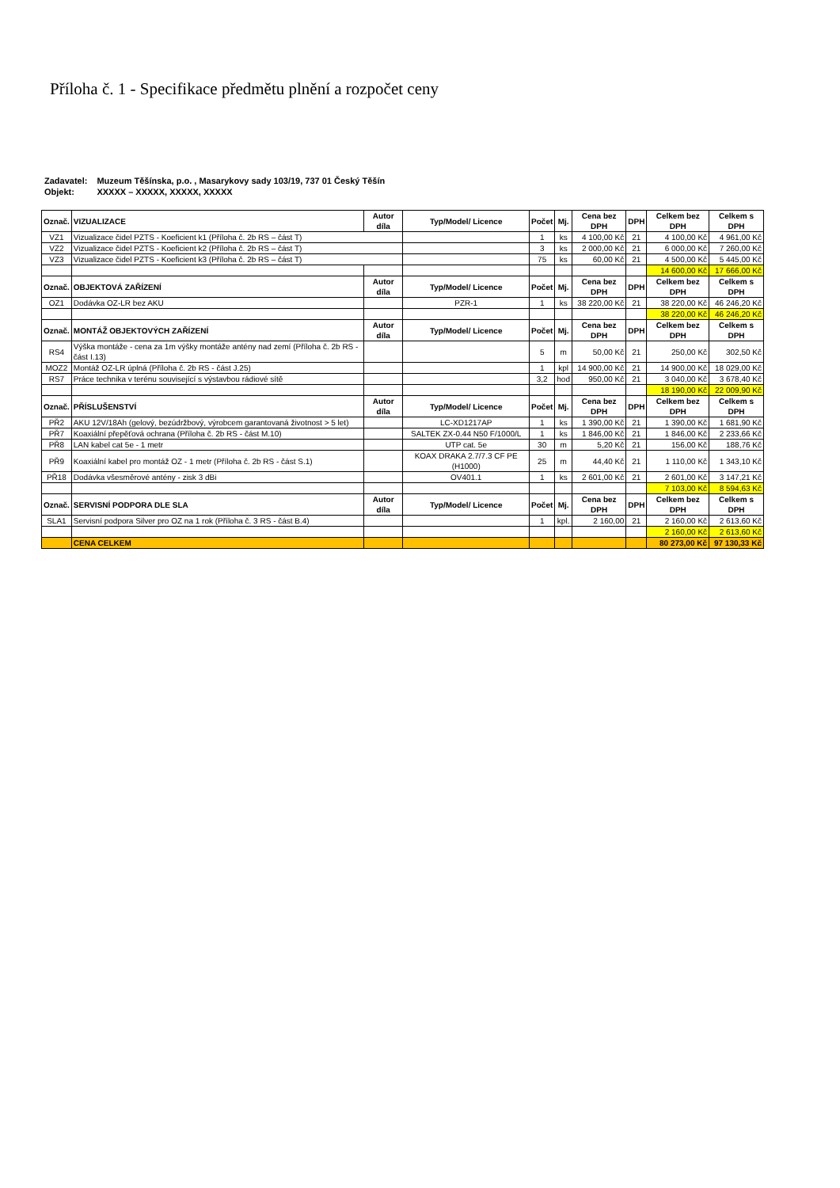Příloha č. 1 - Specifikace předmětu plnění a rozpočet ceny
| Zadavatel: | Muzeum Těšínska, p.o. , Masarykovy sady 103/19, 737 01 Český Těšín |
| Objekt: | XXXXX – XXXXX, XXXXX, XXXXX |
| Označ. | VIZUALIZACE | Autor díla | Typ/Model/ Licence | Počet | Mj. | Cena bez DPH | DPH | Celkem bez DPH | Celkem s DPH |
| --- | --- | --- | --- | --- | --- | --- | --- | --- | --- |
| VZ1 | Vizualizace čidel PZTS - Koeficient k1 (Příloha č. 2b RS – část T) | | | 1 | ks | 4 100,00 Kč | 21 | 4 100,00 Kč | 4 961,00 Kč |
| VZ2 | Vizualizace čidel PZTS - Koeficient k2 (Příloha č. 2b RS – část T) | | | 3 | ks | 2 000,00 Kč | 21 | 6 000,00 Kč | 7 260,00 Kč |
| VZ3 | Vizualizace čidel PZTS - Koeficient k3 (Příloha č. 2b RS – část T) | | | 75 | ks | 60,00 Kč | 21 | 4 500,00 Kč | 5 445,00 Kč |
| | | | | | | | | 14 600,00 Kč | 17 666,00 Kč |
| Označ. | OBJEKTOVÁ ZAŘÍZENÍ | Autor díla | Typ/Model/ Licence | Počet | Mj. | Cena bez DPH | DPH | Celkem bez DPH | Celkem s DPH |
| OZ1 | Dodávka OZ-LR bez AKU | | PZR-1 | 1 | ks | 38 220,00 Kč | 21 | 38 220,00 Kč | 46 246,20 Kč |
| | | | | | | | | 38 220,00 Kč | 46 246,20 Kč |
| Označ. | MONTÁŽ OBJEKTOVÝCH ZAŘÍZENÍ | Autor díla | Typ/Model/ Licence | Počet | Mj. | Cena bez DPH | DPH | Celkem bez DPH | Celkem s DPH |
| RS4 | Výška montáže - cena za 1m výšky montáže antény nad zemí (Příloha č. 2b RS - část I.13) | | | 5 | m | 50,00 Kč | 21 | 250,00 Kč | 302,50 Kč |
| MOZ2 | Montáž OZ-LR úplná (Příloha č. 2b RS - část J.25) | | | 1 | kpl | 14 900,00 Kč | 21 | 14 900,00 Kč | 18 029,00 Kč |
| RS7 | Práce technika v terénu související s výstavbou rádiové sítě | | | 3,2 | hod | 950,00 Kč | 21 | 3 040,00 Kč | 3 678,40 Kč |
| | | | | | | | | 18 190,00 Kč | 22 009,90 Kč |
| Označ. | PŘÍSLUŠENSTVÍ | Autor díla | Typ/Model/ Licence | Počet | Mj. | Cena bez DPH | DPH | Celkem bez DPH | Celkem s DPH |
| PŘ2 | AKU 12V/18Ah (gelový, bezúdržbový, výrobcem garantovaná životnost > 5 let) | | LC-XD1217AP | 1 | ks | 1 390,00 Kč | 21 | 1 390,00 Kč | 1 681,90 Kč |
| PŘ7 | Koaxiální přepěťová ochrana (Příloha č. 2b RS - část M.10) | | SALTEK ZX-0.44 N50 F/1000/L | 1 | ks | 1 846,00 Kč | 21 | 1 846,00 Kč | 2 233,66 Kč |
| PŘ8 | LAN kabel cat 5e - 1 metr | | UTP cat. 5e | 30 | m | 5,20 Kč | 21 | 156,00 Kč | 188,76 Kč |
| PŘ9 | Koaxiální kabel pro montáž OZ - 1 metr (Příloha č. 2b RS - část S.1) | | KOAX DRAKA 2.7/7.3 CF PE (H1000) | 25 | m | 44,40 Kč | 21 | 1 110,00 Kč | 1 343,10 Kč |
| PŘ18 | Dodávka všesměrové antény - zisk 3 dBi | | OV401.1 | 1 | ks | 2 601,00 Kč | 21 | 2 601,00 Kč | 3 147,21 Kč |
| | | | | | | | | 7 103,00 Kč | 8 594,63 Kč |
| Označ. | SERVISNÍ PODPORA DLE SLA | Autor díla | Typ/Model/ Licence | Počet | Mj. | Cena bez DPH | DPH | Celkem bez DPH | Celkem s DPH |
| SLA1 | Servisní podpora Silver pro OZ na 1 rok (Příloha č. 3 RS - část B.4) | | | 1 | kpl. | 2 160,00 | 21 | 2 160,00 Kč | 2 613,60 Kč |
| | | | | | | | | 2 160,00 Kč | 2 613,60 Kč |
| | CENA CELKEM | | | | | | | 80 273,00 Kč | 97 130,33 Kč |